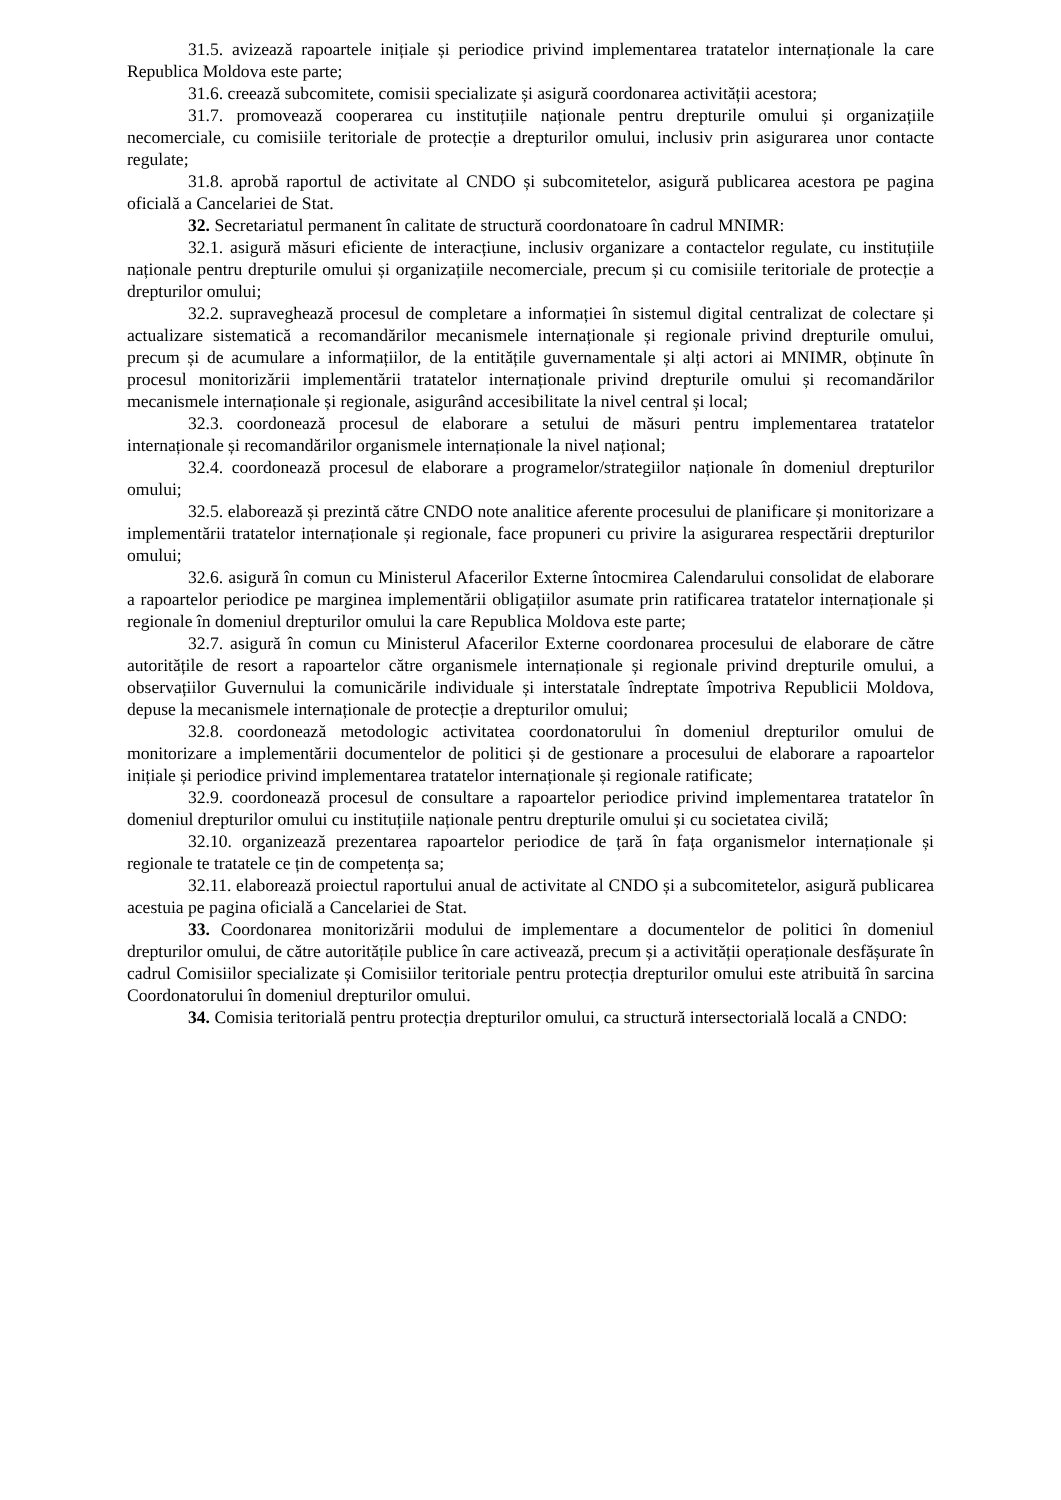31.5. avizează rapoartele inițiale și periodice privind implementarea tratatelor internaționale la care Republica Moldova este parte;
31.6. creează subcomitete, comisii specializate și asigură coordonarea activității acestora;
31.7. promovează cooperarea cu instituțiile naționale pentru drepturile omului și organizațiile necomerciale, cu comisiile teritoriale de protecție a drepturilor omului, inclusiv prin asigurarea unor contacte regulate;
31.8. aprobă raportul de activitate al CNDO și subcomitetelor, asigură publicarea acestora pe pagina oficială a Cancelariei de Stat.
32. Secretariatul permanent în calitate de structură coordonatoare în cadrul MNIMR:
32.1. asigură măsuri eficiente de interacțiune, inclusiv organizare a contactelor regulate, cu instituțiile naționale pentru drepturile omului și organizațiile necomerciale, precum și cu comisiile teritoriale de protecție a drepturilor omului;
32.2. supraveghează procesul de completare a informației în sistemul digital centralizat de colectare și actualizare sistematică a recomandărilor mecanismele internaționale și regionale privind drepturile omului, precum și de acumulare a informațiilor, de la entitățile guvernamentale și alți actori ai MNIMR, obținute în procesul monitorizării implementării tratatelor internaționale privind drepturile omului și recomandărilor mecanismele internaționale și regionale, asigurând accesibilitate la nivel central și local;
32.3. coordonează procesul de elaborare a setului de măsuri pentru implementarea tratatelor internaționale și recomandărilor organismele internaționale la nivel național;
32.4. coordonează procesul de elaborare a programelor/strategiilor naționale în domeniul drepturilor omului;
32.5. elaborează și prezintă către CNDO note analitice aferente procesului de planificare și monitorizare a implementării tratatelor internaționale și regionale, face propuneri cu privire la asigurarea respectării drepturilor omului;
32.6. asigură în comun cu Ministerul Afacerilor Externe întocmirea Calendarului consolidat de elaborare a rapoartelor periodice pe marginea implementării obligațiilor asumate prin ratificarea tratatelor internaționale și regionale în domeniul drepturilor omului la care Republica Moldova este parte;
32.7. asigură în comun cu Ministerul Afacerilor Externe coordonarea procesului de elaborare de către autoritățile de resort a rapoartelor către organismele internaționale și regionale privind drepturile omului, a observațiilor Guvernului la comunicările individuale și interstatale îndreptate împotriva Republicii Moldova, depuse la mecanismele internaționale de protecție a drepturilor omului;
32.8. coordonează metodologic activitatea coordonatorului în domeniul drepturilor omului de monitorizare a implementării documentelor de politici și de gestionare a procesului de elaborare a rapoartelor inițiale și periodice privind implementarea tratatelor internaționale și regionale ratificate;
32.9. coordonează procesul de consultare a rapoartelor periodice privind implementarea tratatelor în domeniul drepturilor omului cu instituțiile naționale pentru drepturile omului și cu societatea civilă;
32.10. organizează prezentarea rapoartelor periodice de țară în fața organismelor internaționale și regionale te tratatele ce țin de competența sa;
32.11. elaborează proiectul raportului anual de activitate al CNDO și a subcomitetelor, asigură publicarea acestuia pe pagina oficială a Cancelariei de Stat.
33. Coordonarea monitorizării modului de implementare a documentelor de politici în domeniul drepturilor omului, de către autoritățile publice în care activează, precum și a activității operaționale desfășurate în cadrul Comisiilor specializate și Comisiilor teritoriale pentru protecția drepturilor omului este atribuită în sarcina Coordonatorului în domeniul drepturilor omului.
34. Comisia teritorială pentru protecția drepturilor omului, ca structură intersectorială locală a CNDO: